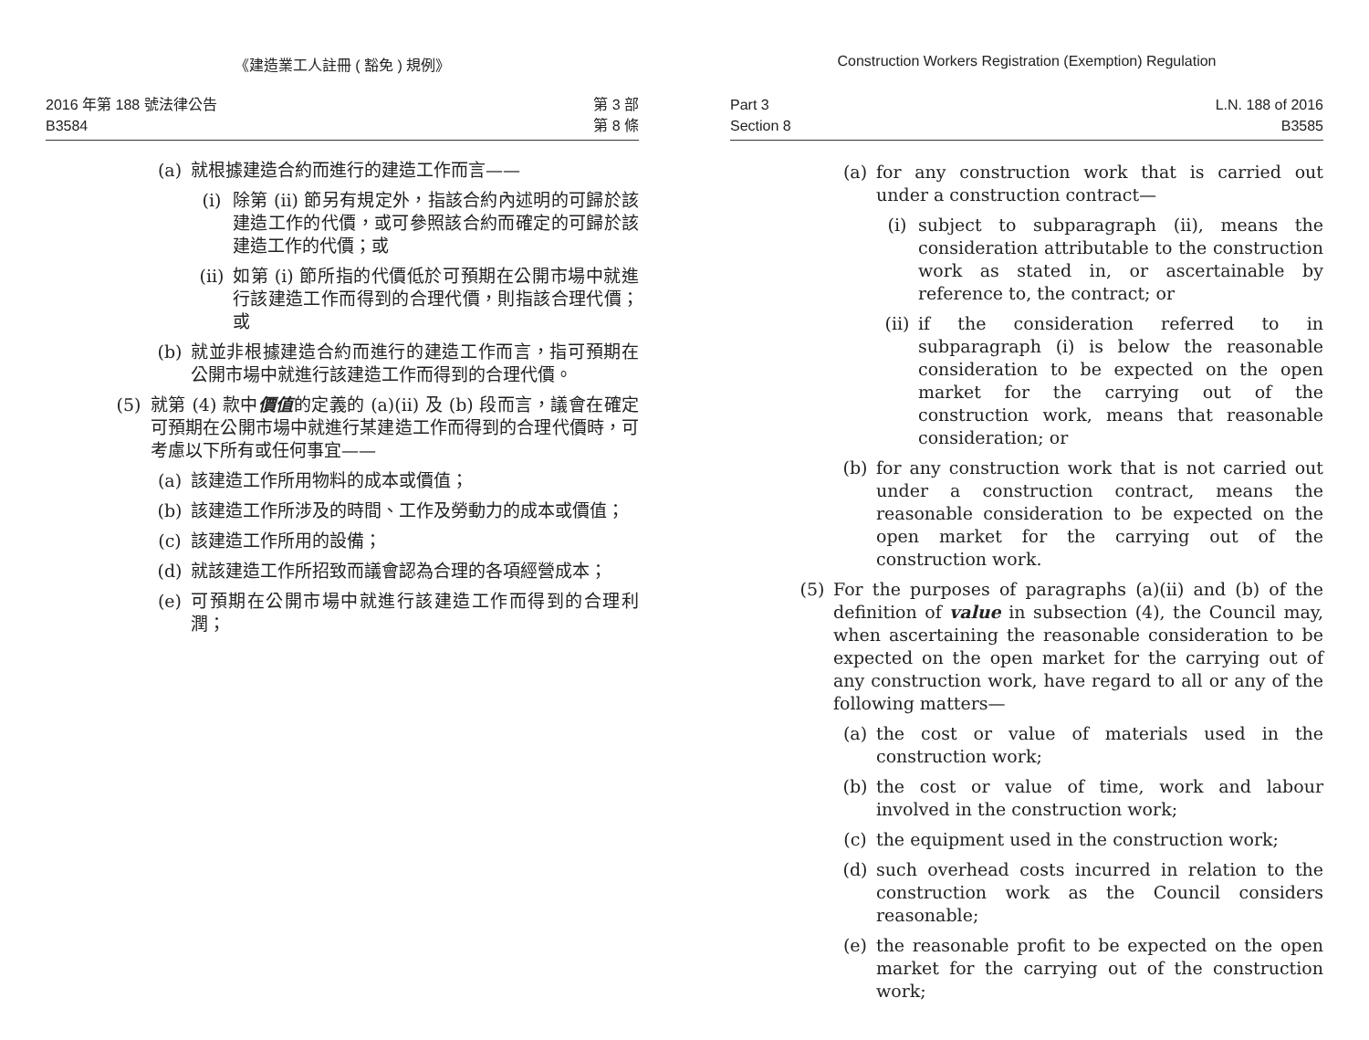《建造業工人註冊 ( 豁免 ) 規例》
2016 年第 188 號法律公告
B3584
第 3 部
第 8 條
(a) 就根據建造合約而進行的建造工作而言——
(i) 除第 (ii) 節另有規定外，指該合約內述明的可歸於該建造工作的代價，或可參照該合約而確定的可歸於該建造工作的代價；或
(ii) 如第 (i) 節所指的代價低於可預期在公開市場中就進行該建造工作而得到的合理代價，則指該合理代價；或
(b) 就並非根據建造合約而進行的建造工作而言，指可預期在公開市場中就進行該建造工作而得到的合理代價。
(5) 就第 (4) 款中價值的定義的 (a)(ii) 及 (b) 段而言，議會在確定可預期在公開市場中就進行某建造工作而得到的合理代價時，可考慮以下所有或任何事宜——
(a) 該建造工作所用物料的成本或價值；
(b) 該建造工作所涉及的時間、工作及勞動力的成本或價值；
(c) 該建造工作所用的設備；
(d) 就該建造工作所招致而議會認為合理的各項經營成本；
(e) 可預期在公開市場中就進行該建造工作而得到的合理利潤；
Construction Workers Registration (Exemption) Regulation
Part 3
Section 8
L.N. 188 of 2016
B3585
(a) for any construction work that is carried out under a construction contract—
(i) subject to subparagraph (ii), means the consideration attributable to the construction work as stated in, or ascertainable by reference to, the contract; or
(ii) if the consideration referred to in subparagraph (i) is below the reasonable consideration to be expected on the open market for the carrying out of the construction work, means that reasonable consideration; or
(b) for any construction work that is not carried out under a construction contract, means the reasonable consideration to be expected on the open market for the carrying out of the construction work.
(5) For the purposes of paragraphs (a)(ii) and (b) of the definition of value in subsection (4), the Council may, when ascertaining the reasonable consideration to be expected on the open market for the carrying out of any construction work, have regard to all or any of the following matters—
(a) the cost or value of materials used in the construction work;
(b) the cost or value of time, work and labour involved in the construction work;
(c) the equipment used in the construction work;
(d) such overhead costs incurred in relation to the construction work as the Council considers reasonable;
(e) the reasonable profit to be expected on the open market for the carrying out of the construction work;